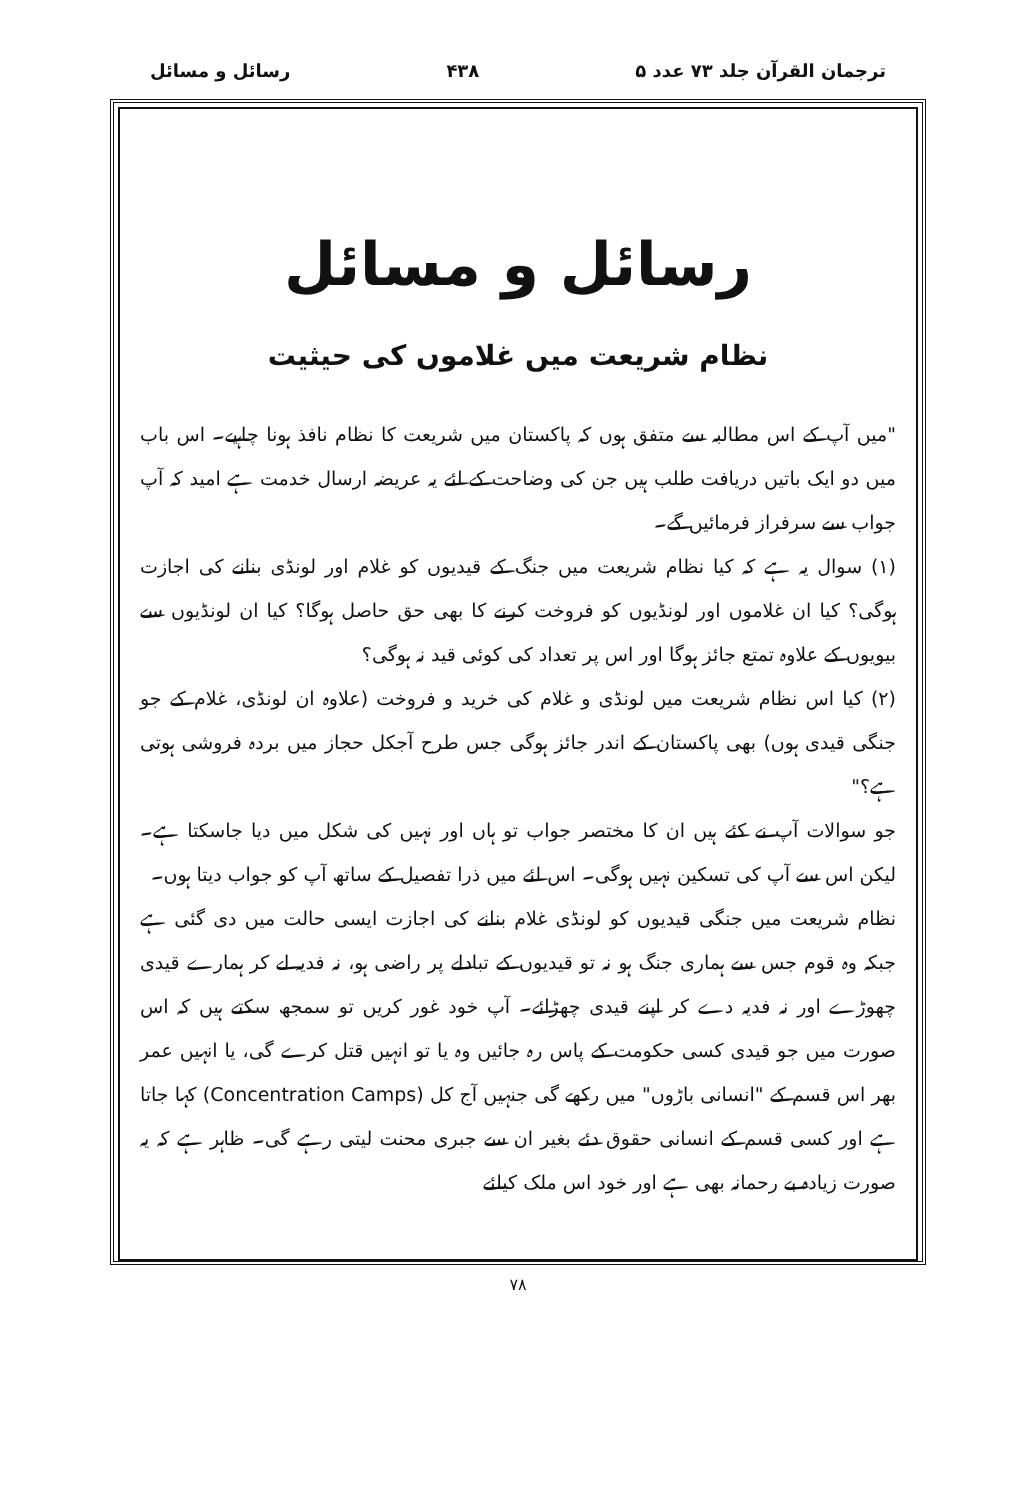ترجمان القرآن جلد ۷۳ عدد ۵ ۴۳۸ رسائل و مسائل
رسائل و مسائل
نظام شریعت میں غلاموں کی حیثیت
"میں آپ کے اس مطالبہ سے متفق ہوں کہ پاکستان میں شریعت کا نظام نافذ ہونا چاہیے۔ اس باب میں دو ایک باتیں دریافت طلب ہیں جن کی وضاحت کے لئے یہ عریضہ ارسال خدمت ہے امید کہ آپ جواب سے سرفراز فرمائیں گے۔
(۱) سوال یہ ہے کہ کیا نظام شریعت میں جنگ کے قیدیوں کو غلام اور لونڈی بنانے کی اجازت ہوگی؟ کیا ان غلاموں اور لونڈیوں کو فروخت کرنے کا بھی حق حاصل ہوگا؟ کیا ان لونڈیوں سے بیویوں کے علاوہ تمتع جائز ہوگا اور اس پر تعداد کی کوئی قید نہ ہوگی؟
(۲) کیا اس نظام شریعت میں لونڈی و غلام کی خرید و فروخت (علاوہ ان لونڈی، غلام کے جو جنگی قیدی ہوں) بھی پاکستان کے اندر جائز ہوگی جس طرح آجکل حجاز میں بردہ فروشی ہوتی ہے؟"
جو سوالات آپ نے کئے ہیں ان کا مختصر جواب تو ہاں اور نہیں کی شکل میں دیا جاسکتا ہے۔ لیکن اس سے آپ کی تسکین نہیں ہوگی۔ اس لئے میں ذرا تفصیل کے ساتھ آپ کو جواب دیتا ہوں۔
نظام شریعت میں جنگی قیدیوں کو لونڈی غلام بنانے کی اجازت ایسی حالت میں دی گئی ہے جبکہ وہ قوم جس سے ہماری جنگ ہو نہ تو قیدیوں کے تبادلے پر راضی ہو، نہ فدیہ لے کر ہمارے قیدی چھوڑے اور نہ فدیہ دے کر اپنے قیدی چھڑائے۔ آپ خود غور کریں تو سمجھ سکتے ہیں کہ اس صورت میں جو قیدی کسی حکومت کے پاس رہ جائیں وہ یا تو انہیں قتل کرے گی، یا انہیں عمر بھر اس قسم کے "انسانی باڑوں" میں رکھے گی جنہیں آج کل (Concentration Camps) کہا جاتا ہے اور کسی قسم کے انسانی حقوق دئے بغیر ان سے جبری محنت لیتی رہے گی۔ ظاہر ہے کہ یہ صورت زیادہ بے رحمانہ بھی ہے اور خود اس ملک کیلئے
۷۸